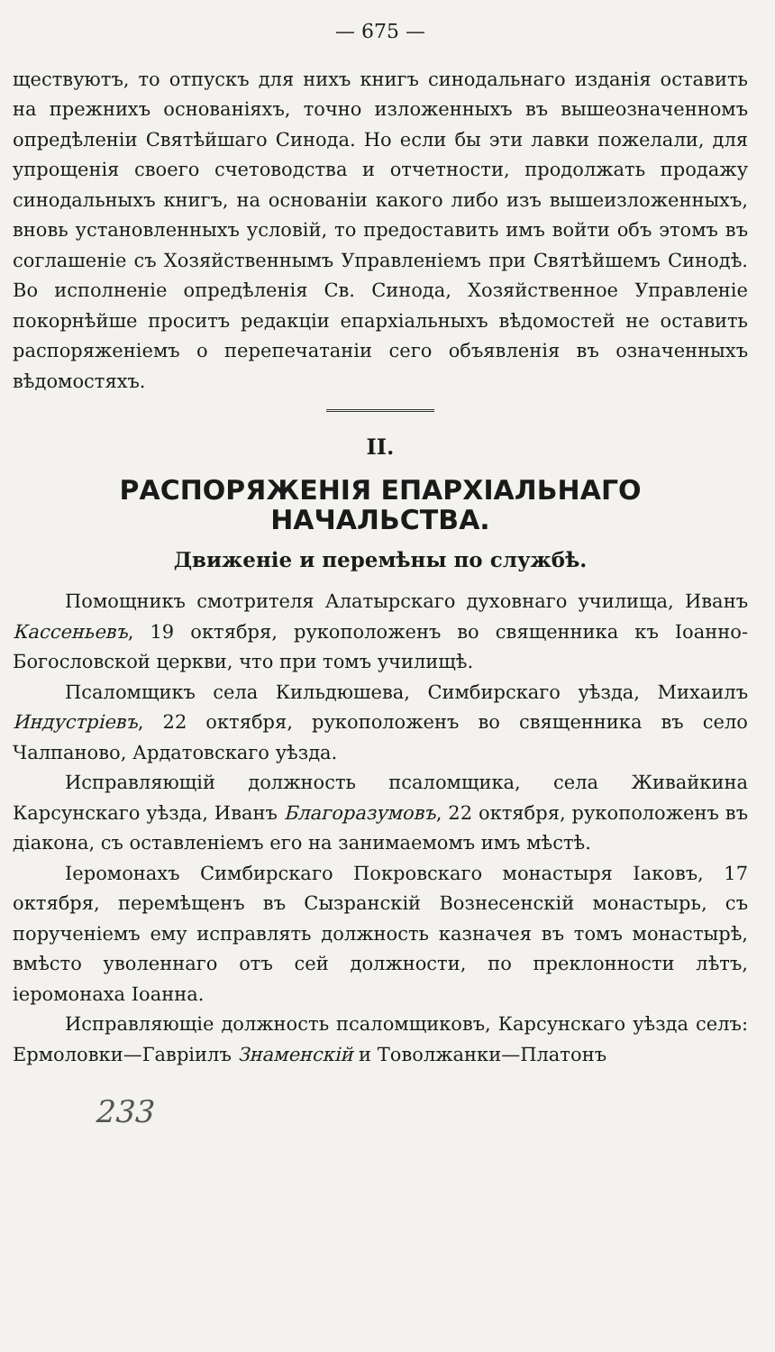— 675 —
ществуютъ, то отпускъ для нихъ книгъ синодальнаго изданія оставить на прежнихъ основаніяхъ, точно изложенныхъ въ вышеозначенномъ опредѣленіи Святѣйшаго Синода. Но если бы эти лавки пожелали, для упрощенія своего счетоводства и отчетности, продолжать продажу синодальныхъ книгъ, на основаніи какого либо изъ вышеизложенныхъ, вновь установленныхъ условій, то предоставить имъ войти объ этомъ въ соглашеніе съ Хозяйственнымъ Управленіемъ при Святѣйшемъ Синодѣ. Во исполненіе опредѣленія Св. Синода, Хозяйственное Управленіе покорнѣйше проситъ редакціи епархіальныхъ вѣдомостей не оставить распоряженіемъ о перепечатаніи сего объявленія въ означенныхъ вѣдомостяхъ.
II.
РАСПОРЯЖЕНІЯ ЕПАРХІАЛЬНАГО НАЧАЛЬСТВА.
Движеніе и перемѣны по службѣ.
Помощникъ смотрителя Алатырскаго духовнаго училища, Иванъ Кассеньевъ, 19 октября, рукоположенъ во священника къ Іоанно-Богословской церкви, что при томъ училищѣ.
Псаломщикъ села Кильдюшева, Симбирскаго уѣзда, Михаилъ Индустріевъ, 22 октября, рукоположенъ во священника въ село Чалпаново, Ардатовскаго уѣзда.
Исправляющій должность псаломщика, села Живайкина Карсунскаго уѣзда, Иванъ Благоразумовъ, 22 октября, рукоположенъ въ діакона, съ оставленіемъ его на занимаемомъ имъ мѣстѣ.
Іеромонахъ Симбирскаго Покровскаго монастыря Іаковъ, 17 октября, перемѣщенъ въ Сызранскій Вознесенскій монастырь, съ порученіемъ ему исправлять должность казначея въ томъ монастырѣ, вмѣсто уволеннаго отъ сей должности, по преклонности лѣтъ, іеромонаха Іоанна.
Исправляющіе должность псаломщиковъ, Карсунскаго уѣзда селъ: Ермоловки—Гавріилъ Знаменскій и Товолжанки—Платонъ
233